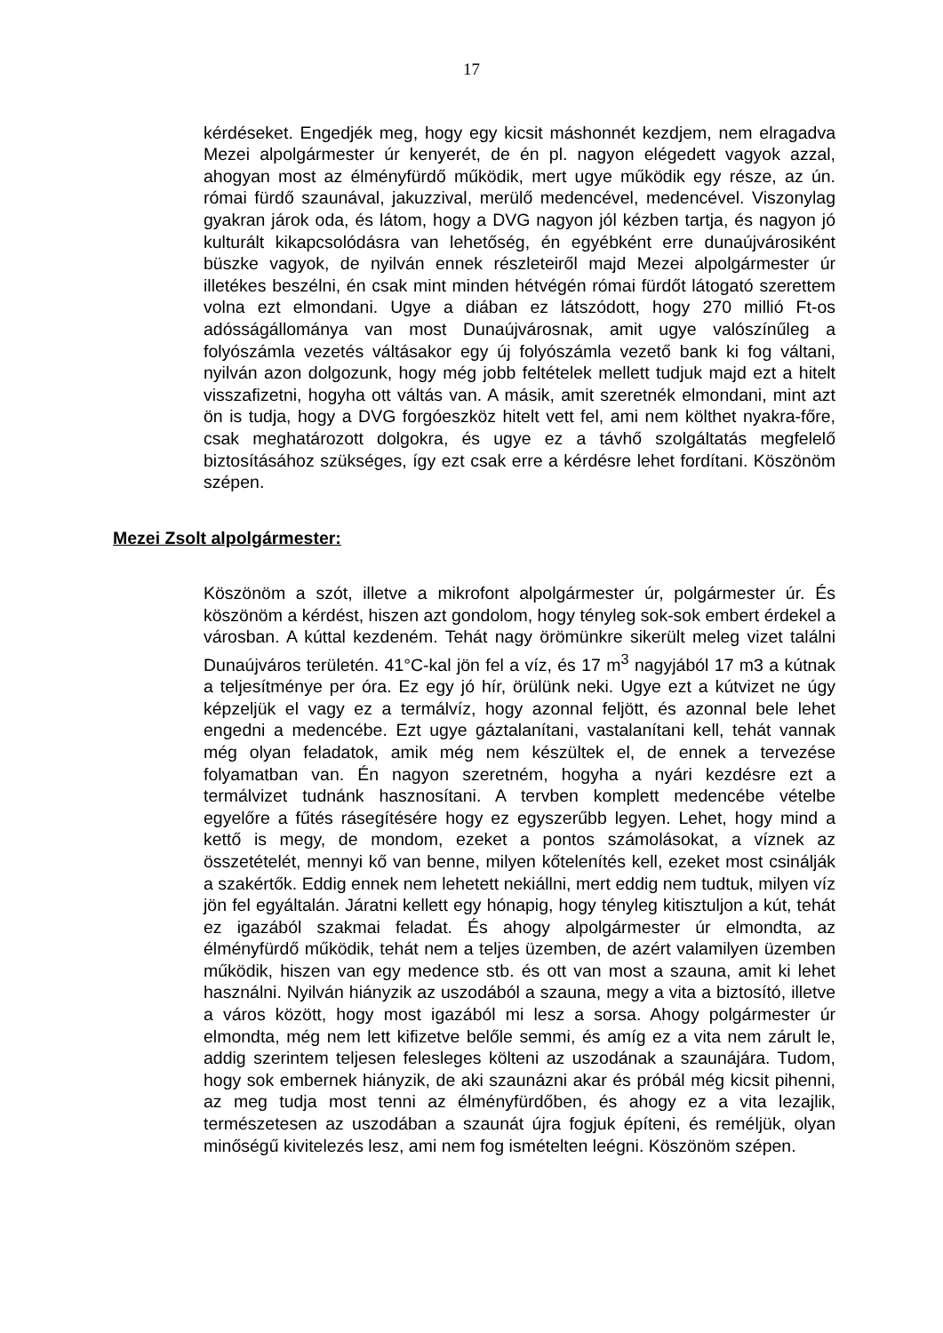17
kérdéseket. Engedjék meg, hogy egy kicsit máshonnét kezdjem, nem elragadva Mezei alpolgármester úr kenyerét, de én pl. nagyon elégedett vagyok azzal, ahogyan most az élményfürdő működik, mert ugye működik egy része, az ún. római fürdő szaunával, jakuzzival, merülő medencével, medencével. Viszonylag gyakran járok oda, és látom, hogy a DVG nagyon jól kézben tartja, és nagyon jó kulturált kikapcsolódásra van lehetőség, én egyébként erre dunaújvárosiként büszke vagyok, de nyilván ennek részleteiről majd Mezei alpolgármester úr illetékes beszélni, én csak mint minden hétvégén római fürdőt látogató szerettem volna ezt elmondani. Ugye a diában ez látszódott, hogy 270 millió Ft-os adósságállománya van most Dunaújvárosnak, amit ugye valószínűleg a folyószámla vezetés váltásakor egy új folyószámla vezető bank ki fog váltani, nyilván azon dolgozunk, hogy még jobb feltételek mellett tudjuk majd ezt a hitelt visszafizetni, hogyha ott váltás van. A másik, amit szeretnék elmondani, mint azt ön is tudja, hogy a DVG forgóeszköz hitelt vett fel, ami nem költhet nyakra-főre, csak meghatározott dolgokra, és ugye ez a távhő szolgáltatás megfelelő biztosításához szükséges, így ezt csak erre a kérdésre lehet fordítani. Köszönöm szépen.
Mezei Zsolt alpolgármester:
Köszönöm a szót, illetve a mikrofont alpolgármester úr, polgármester úr. És köszönöm a kérdést, hiszen azt gondolom, hogy tényleg sok-sok embert érdekel a városban. A kúttal kezdeném. Tehát nagy örömünkre sikerült meleg vizet találni Dunaújváros területén. 41°C-kal jön fel a víz, és 17 m<sup>3</sup> nagyjából 17 m3 a kútnak a teljesítménye per óra. Ez egy jó hír, örülünk neki. Ugye ezt a kútvizet ne úgy képzeljük el vagy ez a termálvíz, hogy azonnal feljött, és azonnal bele lehet engedni a medencébe. Ezt ugye gáztalanítani, vastalanítani kell, tehát vannak még olyan feladatok, amik még nem készültek el, de ennek a tervezése folyamatban van. Én nagyon szeretném, hogyha a nyári kezdésre ezt a termálvizet tudnánk hasznosítani. A tervben komplett medencébe vételbe egyelőre a fűtés rásegítésére hogy ez egyszerűbb legyen. Lehet, hogy mind a kettő is megy, de mondom, ezeket a pontos számolásokat, a víznek az összetételét, mennyi kő van benne, milyen kőtelenítés kell, ezeket most csinálják a szakértők. Eddig ennek nem lehetett nekiállni, mert eddig nem tudtuk, milyen víz jön fel egyáltalán. Járatni kellett egy hónapig, hogy tényleg kitisztuljon a kút, tehát ez igazából szakmai feladat. És ahogy alpolgármester úr elmondta, az élményfürdő működik, tehát nem a teljes üzemben, de azért valamilyen üzemben működik, hiszen van egy medence stb. és ott van most a szauna, amit ki lehet használni. Nyilván hiányzik az uszodából a szauna, megy a vita a biztosító, illetve a város között, hogy most igazából mi lesz a sorsa. Ahogy polgármester úr elmondta, még nem lett kifizetve belőle semmi, és amíg ez a vita nem zárult le, addig szerintem teljesen felesleges költeni az uszodának a szaunájára. Tudom, hogy sok embernek hiányzik, de aki szaunázni akar és próbál még kicsit pihenni, az meg tudja most tenni az élményfürdőben, és ahogy ez a vita lezajlik, természetesen az uszodában a szaunát újra fogjuk építeni, és reméljük, olyan minőségű kivitelezés lesz, ami nem fog ismételten leégni. Köszönöm szépen.